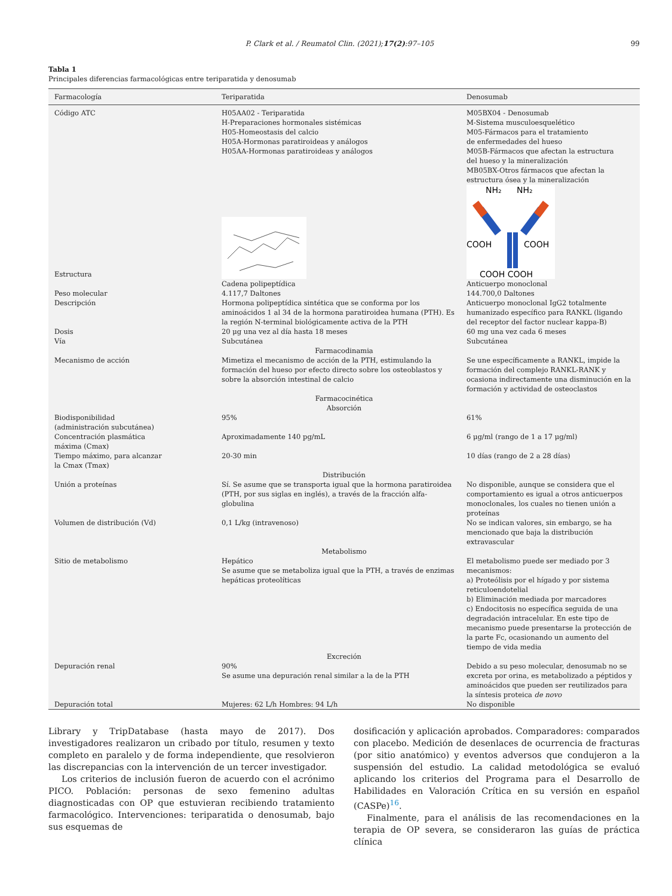P. Clark et al. / Reumatol Clin. (2021);17(2):97–105 99
Tabla 1
Principales diferencias farmacológicas entre teriparatida y denosumab
| Farmacología | Teriparatida | Denosumab |
| --- | --- | --- |
| Código ATC | H05AA02 - Teriparatida H-Preparaciones hormonales sistémicas H05-Homeostasis del calcio H05A-Hormonas paratiroideas y análogos H05AA-Hormonas paratiroideas y análogos | M05BX04 - Denosumab M-Sistema musculoesquelético M05-Fármacos para el tratamiento de enfermedades del hueso M05B-Fármacos que afectan la estructura del hueso y la mineralización MB05BX-Otros fármacos que afectan la estructura ósea y la mineralización |
| Estructura | | NH₂ NH₂ COOH COOH COOH COOH |
| | Cadena polipeptídica | Anticuerpo monoclonal |
| Peso molecular | 4.117,7 Daltones | 144.700,0 Daltones |
| Descripción | Hormona polipeptídica sintética que se conforma por los aminoácidos 1 al 34 de la hormona paratiroidea humana (PTH). Es la región N-terminal biológicamente activa de la PTH | Anticuerpo monoclonal IgG2 totalmente humanizado específico para RANKL (ligando del receptor del factor nuclear kappa-B) |
| Dosis | 20 μg una vez al día hasta 18 meses | 60 mg una vez cada 6 meses |
| Vía | Subcutánea | Subcutánea |
| Farmacodinamia | | |
| Mecanismo de acción | Mimetiza el mecanismo de acción de la PTH, estimulando la formación del hueso por efecto directo sobre los osteoblastos y sobre la absorción intestinal de calcio | Se une específicamente a RANKL, impide la formación del complejo RANKL-RANK y ocasiona indirectamente una disminución en la formación y actividad de osteoclastos |
| Farmacocinética Absorción | | |
| Biodisponibilidad (administración subcutánea) | 95% | 61% |
| Concentración plasmática máxima (Cmax) | Aproximadamente 140 pg/mL | 6 μg/ml (rango de 1 a 17 μg/ml) |
| Tiempo máximo, para alcanzar la Cmax (Tmax) | 20-30 min | 10 días (rango de 2 a 28 días) |
| Distribución | | |
| Unión a proteínas | Sí. Se asume que se transporta igual que la hormona paratiroidea (PTH, por sus siglas en inglés), a través de la fracción alfa-globulina | No disponible, aunque se considera que el comportamiento es igual a otros anticuerpos monoclonales, los cuales no tienen unión a proteínas |
| Volumen de distribución (Vd) | 0,1 L/kg (intravenoso) | No se indican valores, sin embargo, se ha mencionado que baja la distribución extravascular |
| Metabolismo | | |
| Sitio de metabolismo | Hepático Se asume que se metaboliza igual que la PTH, a través de enzimas hepáticas proteolíticas | El metabolismo puede ser mediado por 3 mecanismos: a) Proteólisis por el hígado y por sistema reticuloendotelial b) Eliminación mediada por marcadores c) Endocitosis no específica seguida de una degradación intracelular. En este tipo de mecanismo puede presentarse la protección de la parte Fc, ocasionando un aumento del tiempo de vida media |
| Excreción | | |
| Depuración renal | 90% Se asume una depuración renal similar a la de la PTH | Debido a su peso molecular, denosumab no se excreta por orina, es metabolizado a péptidos y aminoácidos que pueden ser reutilizados para la síntesis proteica de novo |
| Depuración total | Mujeres: 62 L/h Hombres: 94 L/h | No disponible |
Library y TripDatabase (hasta mayo de 2017). Dos investigadores realizaron un cribado por título, resumen y texto completo en paralelo y de forma independiente, que resolvieron las discrepancias con la intervención de un tercer investigador.
Los criterios de inclusión fueron de acuerdo con el acrónimo PICO. Población: personas de sexo femenino adultas diagnosticadas con OP que estuvieran recibiendo tratamiento farmacológico. Intervenciones: teriparatida o denosumab, bajo sus esquemas de
dosificación y aplicación aprobados. Comparadores: comparados con placebo. Medición de desenlaces de ocurrencia de fracturas (por sitio anatómico) y eventos adversos que condujeron a la suspensión del estudio. La calidad metodológica se evaluó aplicando los criterios del Programa para el Desarrollo de Habilidades en Valoración Crítica en su versión en español (CASPe)<sup>16</sup>.
Finalmente, para el análisis de las recomendaciones en la terapia de OP severa, se consideraron las guías de práctica clínica